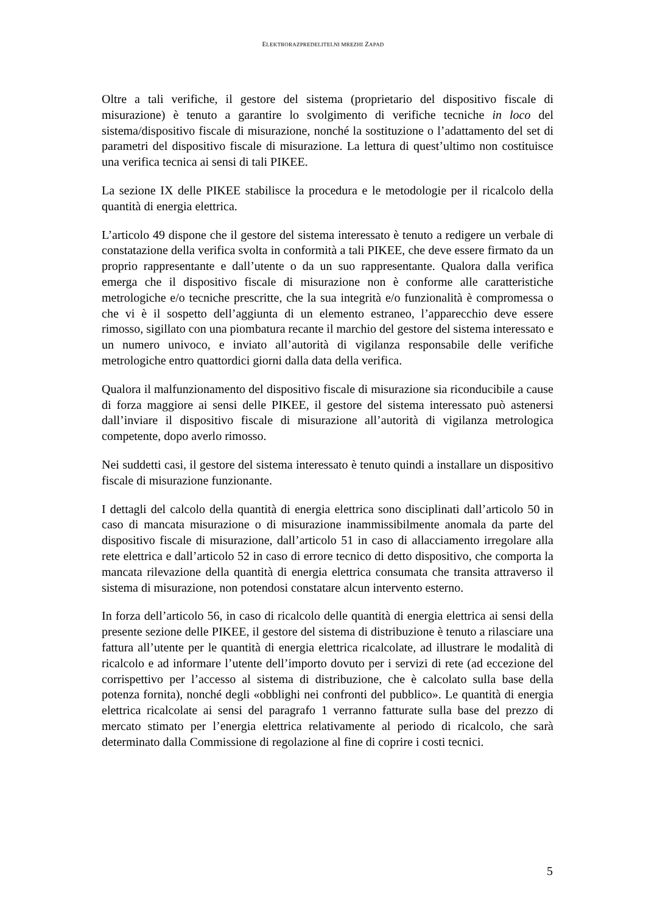ELEKTRORAZPREDELITELNI MREZHI ZAPAD
Oltre a tali verifiche, il gestore del sistema (proprietario del dispositivo fiscale di misurazione) è tenuto a garantire lo svolgimento di verifiche tecniche in loco del sistema/dispositivo fiscale di misurazione, nonché la sostituzione o l’adattamento del set di parametri del dispositivo fiscale di misurazione. La lettura di quest’ultimo non costituisce una verifica tecnica ai sensi di tali PIKEE.
La sezione IX delle PIKEE stabilisce la procedura e le metodologie per il ricalcolo della quantità di energia elettrica.
L’articolo 49 dispone che il gestore del sistema interessato è tenuto a redigere un verbale di constatazione della verifica svolta in conformità a tali PIKEE, che deve essere firmato da un proprio rappresentante e dall’utente o da un suo rappresentante. Qualora dalla verifica emerga che il dispositivo fiscale di misurazione non è conforme alle caratteristiche metrologiche e/o tecniche prescritte, che la sua integrità e/o funzionalità è compromessa o che vi è il sospetto dell’aggiunta di un elemento estraneo, l’apparecchio deve essere rimosso, sigillato con una piombatura recante il marchio del gestore del sistema interessato e un numero univoco, e inviato all’autorità di vigilanza responsabile delle verifiche metrologiche entro quattordici giorni dalla data della verifica.
Qualora il malfunzionamento del dispositivo fiscale di misurazione sia riconducibile a cause di forza maggiore ai sensi delle PIKEE, il gestore del sistema interessato può astenersi dall’inviare il dispositivo fiscale di misurazione all’autorità di vigilanza metrologica competente, dopo averlo rimosso.
Nei suddetti casi, il gestore del sistema interessato è tenuto quindi a installare un dispositivo fiscale di misurazione funzionante.
I dettagli del calcolo della quantità di energia elettrica sono disciplinati dall’articolo 50 in caso di mancata misurazione o di misurazione inammissibilmente anomala da parte del dispositivo fiscale di misurazione, dall’articolo 51 in caso di allacciamento irregolare alla rete elettrica e dall’articolo 52 in caso di errore tecnico di detto dispositivo, che comporta la mancata rilevazione della quantità di energia elettrica consumata che transita attraverso il sistema di misurazione, non potendosi constatare alcun intervento esterno.
In forza dell’articolo 56, in caso di ricalcolo delle quantità di energia elettrica ai sensi della presente sezione delle PIKEE, il gestore del sistema di distribuzione è tenuto a rilasciare una fattura all’utente per le quantità di energia elettrica ricalcolate, ad illustrare le modalità di ricalcolo e ad informare l’utente dell’importo dovuto per i servizi di rete (ad eccezione del corrispettivo per l’accesso al sistema di distribuzione, che è calcolato sulla base della potenza fornita), nonché degli «obblighi nei confronti del pubblico». Le quantità di energia elettrica ricalcolate ai sensi del paragrafo 1 verranno fatturate sulla base del prezzo di mercato stimato per l’energia elettrica relativamente al periodo di ricalcolo, che sarà determinato dalla Commissione di regolazione al fine di coprire i costi tecnici.
5